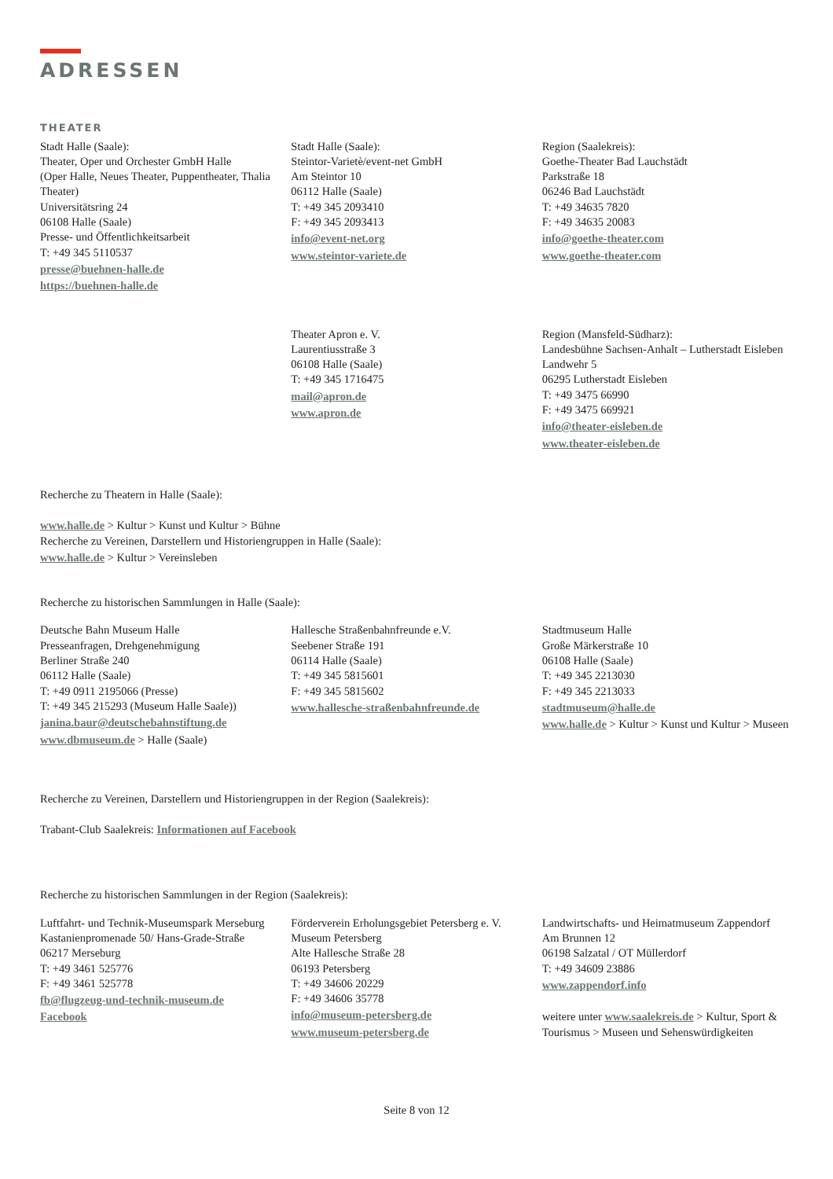ADRESSEN
THEATER
Stadt Halle (Saale):
Theater, Oper und Orchester GmbH Halle
(Oper Halle, Neues Theater, Puppentheater, Thalia Theater)
Universitätsring 24
06108 Halle (Saale)
Presse- und Öffentlichkeitsarbeit
T: +49 345 5110537
presse@buehnen-halle.de
https://buehnen-halle.de
Stadt Halle (Saale):
Steintor-Varietè/event-net GmbH
Am Steintor 10
06112 Halle (Saale)
T: +49 345 2093410
F: +49 345 2093413
info@event-net.org
www.steintor-variete.de
Region (Saalekreis):
Goethe-Theater Bad Lauchstädt
Parkstraße 18
06246 Bad Lauchstädt
T: +49 34635 7820
F: +49 34635 20083
info@goethe-theater.com
www.goethe-theater.com
Theater Apron e. V.
Laurentiusstraße 3
06108 Halle (Saale)
T: +49 345 1716475
mail@apron.de
www.apron.de
Region (Mansfeld-Südharz):
Landesbühne Sachsen-Anhalt – Lutherstadt Eisleben
Landwehr 5
06295 Lutherstadt Eisleben
T: +49 3475 66990
F: +49 3475 669921
info@theater-eisleben.de
www.theater-eisleben.de
Recherche zu Theatern in Halle (Saale):
www.halle.de > Kultur > Kunst und Kultur > Bühne
Recherche zu Vereinen, Darstellern und Historiengruppen in Halle (Saale):
www.halle.de > Kultur > Vereinsleben
Recherche zu historischen Sammlungen in Halle (Saale):
Deutsche Bahn Museum Halle
Presseanfragen, Drehgenehmigung
Berliner Straße 240
06112 Halle (Saale)
T: +49 0911 2195066 (Presse)
T: +49 345 215293 (Museum Halle Saale))
janina.baur@deutschebahnstiftung.de
www.dbmuseum.de > Halle (Saale)
Hallesche Straßenbahnfreunde e.V.
Seebener Straße 191
06114 Halle (Saale)
T: +49 345 5815601
F: +49 345 5815602
www.hallesche-straßenbahnfreunde.de
Stadtmuseum Halle
Große Märkerstraße 10
06108 Halle (Saale)
T: +49 345 2213030
F: +49 345 2213033
stadtmuseum@halle.de
www.halle.de > Kultur > Kunst und Kultur > Museen
Recherche zu Vereinen, Darstellern und Historiengruppen in der Region (Saalekreis):
Trabant-Club Saalekreis: Informationen auf Facebook
Recherche zu historischen Sammlungen in der Region (Saalekreis):
Luftfahrt- und Technik-Museumspark Merseburg
Kastanienpromenade 50/ Hans-Grade-Straße
06217 Merseburg
T: +49 3461 525776
F: +49 3461 525778
fb@flugzeug-und-technik-museum.de
Facebook
Förderverein Erholungsgebiet Petersberg e. V.
Museum Petersberg
Alte Hallesche Straße 28
06193 Petersberg
T: +49 34606 20229
F: +49 34606 35778
info@museum-petersberg.de
www.museum-petersberg.de
Landwirtschafts- und Heimatmuseum Zappendorf
Am Brunnen 12
06198 Salzatal / OT Müllerdorf
T: +49 34609 23886
www.zappendorf.info
weitere unter www.saalekreis.de > Kultur, Sport & Tourismus > Museen und Sehenswürdigkeiten
Seite 8 von 12